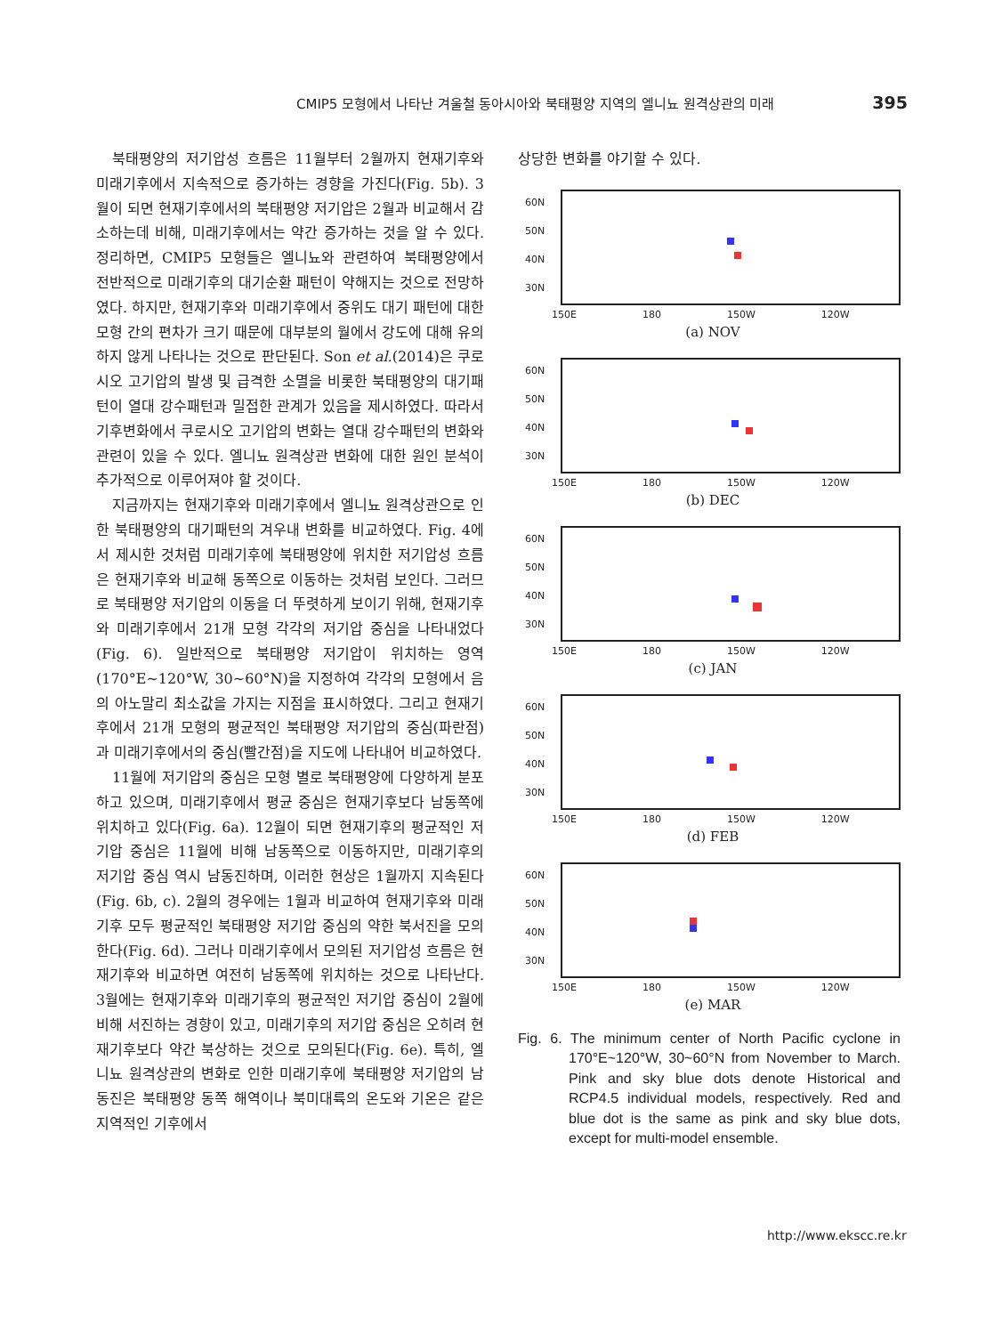CMIP5 모형에서 나타난 겨울철 동아시아와 북태평양 지역의 엘니뇨 원격상관의 미래 395
북태평양의 저기압성 흐름은 11월부터 2월까지 현재기후와 미래기후에서 지속적으로 증가하는 경향을 가진다(Fig. 5b). 3월이 되면 현재기후에서의 북태평양 저기압은 2월과 비교해서 감소하는데 비해, 미래기후에서는 약간 증가하는 것을 알 수 있다. 정리하면, CMIP5 모형들은 엘니뇨와 관련하여 북태평양에서 전반적으로 미래기후의 대기순환 패턴이 약해지는 것으로 전망하였다. 하지만, 현재기후와 미래기후에서 중위도 대기 패턴에 대한 모형 간의 편차가 크기 때문에 대부분의 월에서 강도에 대해 유의하지 않게 나타나는 것으로 판단된다. Son et al.(2014)은 쿠로시오 고기압의 발생 및 급격한 소멸을 비롯한 북태평양의 대기패턴이 열대 강수패턴과 밀접한 관계가 있음을 제시하였다. 따라서 기후변화에서 쿠로시오 고기압의 변화는 열대 강수패턴의 변화와 관련이 있을 수 있다. 엘니뇨 원격상관 변화에 대한 원인 분석이 추가적으로 이루어져야 할 것이다.
지금까지는 현재기후와 미래기후에서 엘니뇨 원격상관으로 인한 북태평양의 대기패턴의 겨우내 변화를 비교하였다. Fig. 4에서 제시한 것처럼 미래기후에 북태평양에 위치한 저기압성 흐름은 현재기후와 비교해 동쪽으로 이동하는 것처럼 보인다. 그러므로 북태평양 저기압의 이동을 더 뚜렷하게 보이기 위해, 현재기후와 미래기후에서 21개 모형 각각의 저기압 중심을 나타내었다(Fig. 6). 일반적으로 북태평양 저기압이 위치하는 영역(170°E~120°W, 30~60°N)을 지정하여 각각의 모형에서 음의 아노말리 최소값을 가지는 지점을 표시하였다. 그리고 현재기후에서 21개 모형의 평균적인 북태평양 저기압의 중심(파란점)과 미래기후에서의 중심(빨간점)을 지도에 나타내어 비교하였다.
11월에 저기압의 중심은 모형 별로 북태평양에 다양하게 분포하고 있으며, 미래기후에서 평균 중심은 현재기후보다 남동쪽에 위치하고 있다(Fig. 6a). 12월이 되면 현재기후의 평균적인 저기압 중심은 11월에 비해 남동쪽으로 이동하지만, 미래기후의 저기압 중심 역시 남동진하며, 이러한 현상은 1월까지 지속된다(Fig. 6b, c). 2월의 경우에는 1월과 비교하여 현재기후와 미래기후 모두 평균적인 북태평양 저기압 중심의 약한 북서진을 모의한다(Fig. 6d). 그러나 미래기후에서 모의된 저기압성 흐름은 현재기후와 비교하면 여전히 남동쪽에 위치하는 것으로 나타난다. 3월에는 현재기후와 미래기후의 평균적인 저기압 중심이 2월에 비해 서진하는 경향이 있고, 미래기후의 저기압 중심은 오히려 현재기후보다 약간 북상하는 것으로 모의된다(Fig. 6e). 특히, 엘니뇨 원격상관의 변화로 인한 미래기후에 북태평양 저기압의 남동진은 북태평양 동쪽 해역이나 북미대륙의 온도와 기온은 같은 지역적인 기후에서
상당한 변화를 야기할 수 있다.
60N
50N
40N
30N
150E 180 150W 120W
(a) NOV
60N
50N
40N
30N
150E 180 150W 120W
(b) DEC
60N
50N
40N
30N
150E 180 150W 120W
(c) JAN
60N
50N
40N
30N
150E 180 150W 120W
(d) FEB
60N
50N
40N
30N
150E 180 150W 120W
(e) MAR
Fig. 6. The minimum center of North Pacific cyclone in 170°E~120°W, 30~60°N from November to March. Pink and sky blue dots denote Historical and RCP4.5 individual models, respectively. Red and blue dot is the same as pink and sky blue dots, except for multi-model ensemble.
http://www.ekscc.re.kr